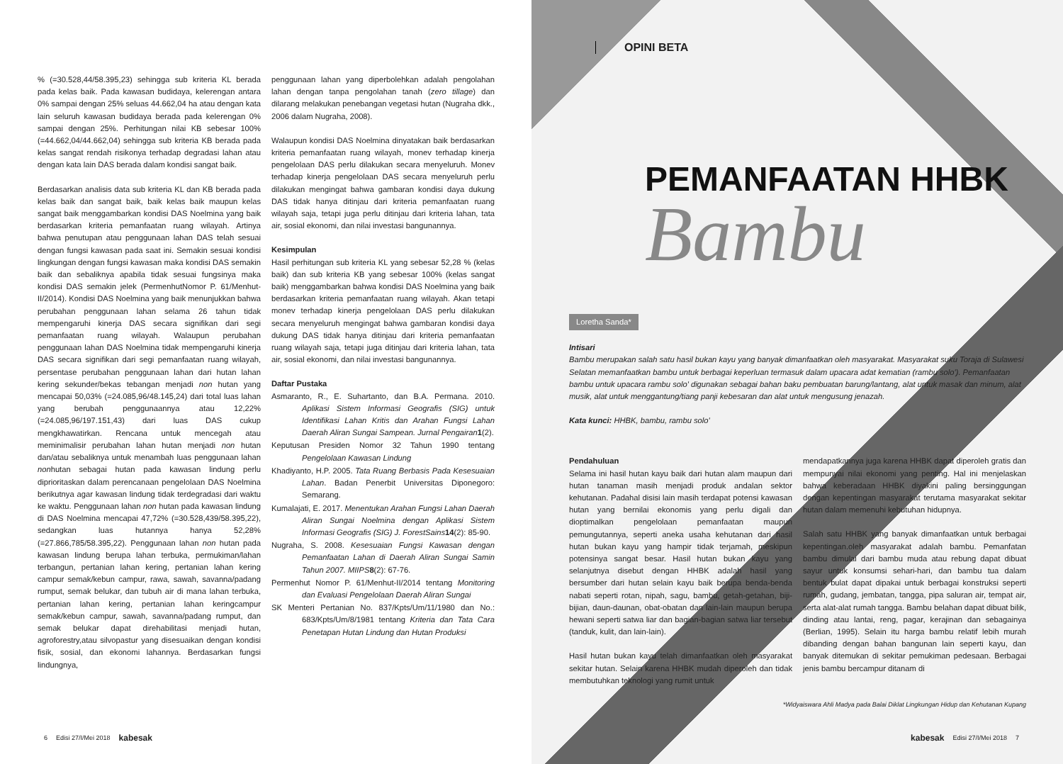% (=30.528,44/58.395,23) sehingga sub kriteria KL berada pada kelas baik. Pada kawasan budidaya, kelerengan antara 0% sampai dengan 25% seluas 44.662,04 ha atau dengan kata lain seluruh kawasan budidaya berada pada kelerengan 0% sampai dengan 25%. Perhitungan nilai KB sebesar 100% (=44.662,04/44.662,04) sehingga sub kriteria KB berada pada kelas sangat rendah risikonya terhadap degradasi lahan atau dengan kata lain DAS berada dalam kondisi sangat baik.
Berdasarkan analisis data sub kriteria KL dan KB berada pada kelas baik dan sangat baik, baik kelas baik maupun kelas sangat baik menggambarkan kondisi DAS Noelmina yang baik berdasarkan kriteria pemanfaatan ruang wilayah. Artinya bahwa penutupan atau penggunaan lahan DAS telah sesuai dengan fungsi kawasan pada saat ini. Semakin sesuai kondisi lingkungan dengan fungsi kawasan maka kondisi DAS semakin baik dan sebaliknya apabila tidak sesuai fungsinya maka kondisi DAS semakin jelek (PermenhutNomor P. 61/Menhut-II/2014). Kondisi DAS Noelmina yang baik menunjukkan bahwa perubahan penggunaan lahan selama 26 tahun tidak mempengaruhi kinerja DAS secara signifikan dari segi pemanfaatan ruang wilayah. Walaupun perubahan penggunaan lahan DAS Noelmina tidak mempengaruhi kinerja DAS secara signifikan dari segi pemanfaatan ruang wilayah, persentase perubahan penggunaan lahan dari hutan lahan kering sekunder/bekas tebangan menjadi non hutan yang mencapai 50,03% (=24.085,96/48.145,24) dari total luas lahan yang berubah penggunaannya atau 12,22% (=24.085,96/197.151,43) dari luas DAS cukup mengkhawatirkan. Rencana untuk mencegah atau meminimalisir perubahan lahan hutan menjadi non hutan dan/atau sebaliknya untuk menambah luas penggunaan lahan nonhutan sebagai hutan pada kawasan lindung perlu diprioritaskan dalam perencanaan pengelolaan DAS Noelmina berikutnya agar kawasan lindung tidak terdegradasi dari waktu ke waktu. Penggunaan lahan non hutan pada kawasan lindung di DAS Noelmina mencapai 47,72% (=30.528,439/58.395,22), sedangkan luas hutannya hanya 52,28% (=27.866,785/58.395,22). Penggunaan lahan non hutan pada kawasan lindung berupa lahan terbuka, permukiman/lahan terbangun, pertanian lahan kering, pertanian lahan kering campur semak/kebun campur, rawa, sawah, savanna/padang rumput, semak belukar, dan tubuh air di mana lahan terbuka, pertanian lahan kering, pertanian lahan keringcampur semak/kebun campur, sawah, savanna/padang rumput, dan semak belukar dapat direhabilitasi menjadi hutan, agroforestry,atau silvopastur yang disesuaikan dengan kondisi fisik, sosial, dan ekonomi lahannya. Berdasarkan fungsi lindungnya,
penggunaan lahan yang diperbolehkan adalah pengolahan lahan dengan tanpa pengolahan tanah (zero tillage) dan dilarang melakukan penebangan vegetasi hutan (Nugraha dkk., 2006 dalam Nugraha, 2008).
Walaupun kondisi DAS Noelmina dinyatakan baik berdasarkan kriteria pemanfaatan ruang wilayah, monev terhadap kinerja pengelolaan DAS perlu dilakukan secara menyeluruh. Monev terhadap kinerja pengelolaan DAS secara menyeluruh perlu dilakukan mengingat bahwa gambaran kondisi daya dukung DAS tidak hanya ditinjau dari kriteria pemanfaatan ruang wilayah saja, tetapi juga perlu ditinjau dari kriteria lahan, tata air, sosial ekonomi, dan nilai investasi bangunannya.
Kesimpulan
Hasil perhitungan sub kriteria KL yang sebesar 52,28 % (kelas baik) dan sub kriteria KB yang sebesar 100% (kelas sangat baik) menggambarkan bahwa kondisi DAS Noelmina yang baik berdasarkan kriteria pemanfaatan ruang wilayah. Akan tetapi monev terhadap kinerja pengelolaan DAS perlu dilakukan secara menyeluruh mengingat bahwa gambaran kondisi daya dukung DAS tidak hanya ditinjau dari kriteria pemanfaatan ruang wilayah saja, tetapi juga ditinjau dari kriteria lahan, tata air, sosial ekonomi, dan nilai investasi bangunannya.
Daftar Pustaka
Asmaranto, R., E. Suhartanto, dan B.A. Permana. 2010. Aplikasi Sistem Informasi Geografis (SIG) untuk Identifikasi Lahan Kritis dan Arahan Fungsi Lahan Daerah Aliran Sungai Sampean. Jurnal Pengairan 1(2).
Keputusan Presiden Nomor 32 Tahun 1990 tentang Pengelolaan Kawasan Lindung
Khadiyanto, H.P. 2005. Tata Ruang Berbasis Pada Kesesuaian Lahan. Badan Penerbit Universitas Diponegoro: Semarang.
Kumalajati, E. 2017. Menentukan Arahan Fungsi Lahan Daerah Aliran Sungai Noelmina dengan Aplikasi Sistem Informasi Geografis (SIG) J. ForestSains 14(2): 85-90.
Nugraha, S. 2008. Kesesuaian Fungsi Kawasan dengan Pemanfaatan Lahan di Daerah Aliran Sungai Samin Tahun 2007. MIIPS 8(2): 67-76.
Permenhut Nomor P. 61/Menhut-II/2014 tentang Monitoring dan Evaluasi Pengelolaan Daerah Aliran Sungai
SK Menteri Pertanian No. 837/Kpts/Um/11/1980 dan No.: 683/Kpts/Um/8/1981 tentang Kriteria dan Tata Cara Penetapan Hutan Lindung dan Hutan Produksi
6 Edisi 27/I/Mei 2018 kabesak
OPINI BETA
PEMANFAATAN HHBK
Bambu
Loretha Sanda*
Intisari
Bambu merupakan salah satu hasil bukan kayu yang banyak dimanfaatkan oleh masyarakat. Masyarakat suku Toraja di Sulawesi Selatan memanfaatkan bambu untuk berbagai keperluan termasuk dalam upacara adat kematian (rambu solo'). Pemanfaatan bambu untuk upacara rambu solo' digunakan sebagai bahan baku pembuatan barung/lantang, alat untuk masak dan minum, alat musik, alat untuk menggantung/tiang panji kebesaran dan alat untuk mengusung jenazah.
Kata kunci: HHBK, bambu, rambu solo'
Pendahuluan
Selama ini hasil hutan kayu baik dari hutan alam maupun dari hutan tanaman masih menjadi produk andalan sektor kehutanan. Padahal disisi lain masih terdapat potensi kawasan hutan yang bernilai ekonomis yang perlu digali dan dioptimalkan pengelolaan pemanfaatan maupun pemungutannya, seperti aneka usaha kehutanan dari hasil hutan bukan kayu yang hampir tidak terjamah, meskipun potensinya sangat besar. Hasil hutan bukan kayu yang selanjutnya disebut dengan HHBK adalah hasil yang bersumber dari hutan selain kayu baik berupa benda-benda nabati seperti rotan, nipah, sagu, bambu, getah-getahan, biji-bijian, daun-daunan, obat-obatan dan lain-lain maupun berupa hewani seperti satwa liar dan bagian-bagian satwa liar tersebut (tanduk, kulit, dan lain-lain).
Hasil hutan bukan kayu telah dimanfaatkan oleh masyarakat sekitar hutan. Selain karena HHBK mudah diperoleh dan tidak membutuhkan teknologi yang rumit untuk
mendapatkannya juga karena HHBK dapat diperoleh gratis dan mempunyai nilai ekonomi yang penting. Hal ini menjelaskan bahwa keberadaan HHBK diyakini paling bersinggungan dengan kepentingan masyarakat terutama masyarakat sekitar hutan dalam memenuhi kebutuhan hidupnya.
Salah satu HHBK yang banyak dimanfaatkan untuk berbagai kepentingan.oleh masyarakat adalah bambu. Pemanfatan bambu dimulai dari bambu muda atau rebung dapat dibuat sayur untuk konsumsi sehari-hari, dan bambu tua dalam bentuk bulat dapat dipakai untuk berbagai konstruksi seperti rumah, gudang, jembatan, tangga, pipa saluran air, tempat air, serta alat-alat rumah tangga. Bambu belahan dapat dibuat bilik, dinding atau lantai, reng, pagar, kerajinan dan sebagainya (Berlian, 1995). Selain itu harga bambu relatif lebih murah dibanding dengan bahan bangunan lain seperti kayu, dan banyak ditemukan di sekitar pemukiman pedesaan. Berbagai jenis bambu bercampur ditanam di
*Widyaiswara Ahli Madya pada Balai Diklat Lingkungan Hidup dan Kehutanan Kupang
kabesak Edisi 27/I/Mei 2018 7